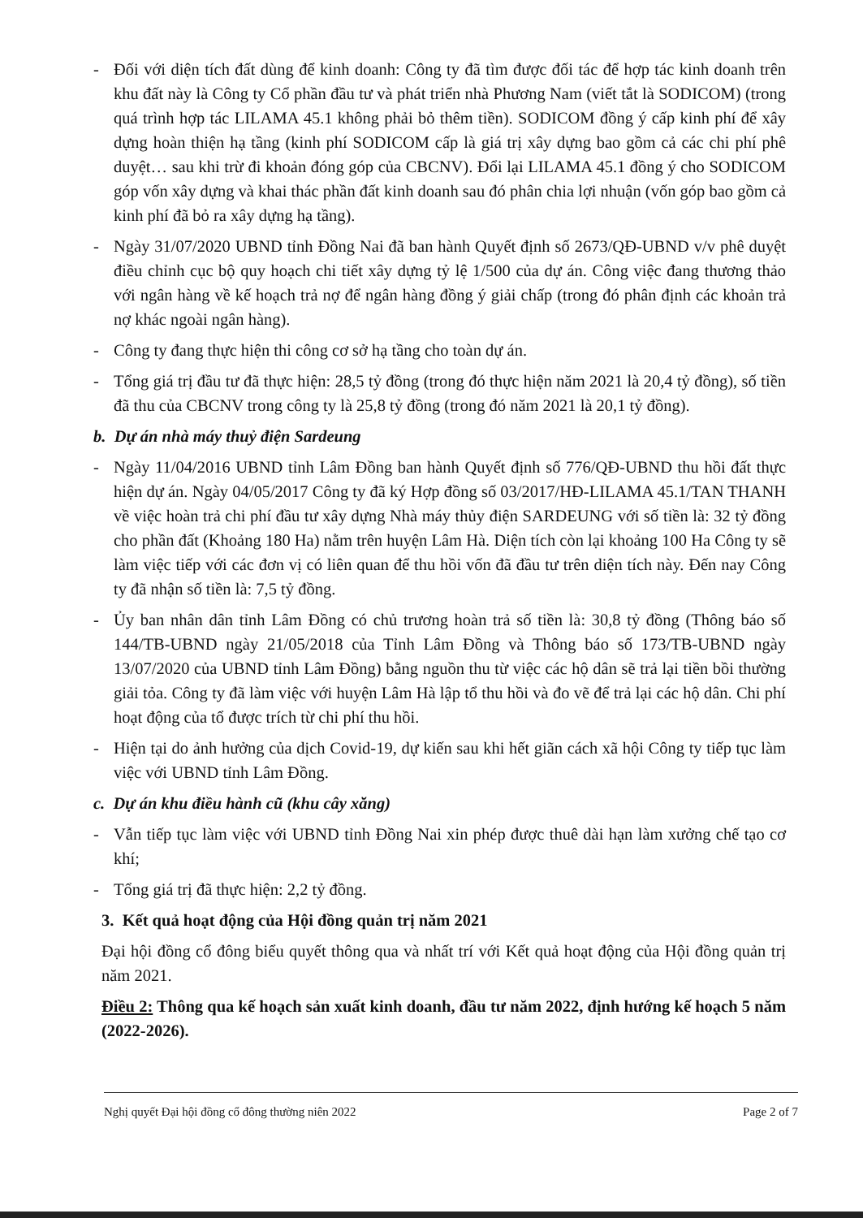- Đối với diện tích đất dùng để kinh doanh: Công ty đã tìm được đối tác để hợp tác kinh doanh trên khu đất này là Công ty Cổ phần đầu tư và phát triển nhà Phương Nam (viết tắt là SODICOM) (trong quá trình hợp tác LILAMA 45.1 không phải bỏ thêm tiền). SODICOM đồng ý cấp kinh phí để xây dựng hoàn thiện hạ tầng (kinh phí SODICOM cấp là giá trị xây dựng bao gồm cả các chi phí phê duyệt… sau khi trừ đi khoản đóng góp của CBCNV). Đổi lại LILAMA 45.1 đồng ý cho SODICOM góp vốn xây dựng và khai thác phần đất kinh doanh sau đó phân chia lợi nhuận (vốn góp bao gồm cả kinh phí đã bỏ ra xây dựng hạ tầng).
- Ngày 31/07/2020 UBND tỉnh Đồng Nai đã ban hành Quyết định số 2673/QĐ-UBND v/v phê duyệt điều chỉnh cục bộ quy hoạch chi tiết xây dựng tỷ lệ 1/500 của dự án. Công việc đang thương thảo với ngân hàng về kế hoạch trả nợ để ngân hàng đồng ý giải chấp (trong đó phân định các khoản trả nợ khác ngoài ngân hàng).
- Công ty đang thực hiện thi công cơ sở hạ tầng cho toàn dự án.
- Tổng giá trị đầu tư đã thực hiện: 28,5 tỷ đồng (trong đó thực hiện năm 2021 là 20,4 tỷ đồng), số tiền đã thu của CBCNV trong công ty là 25,8 tỷ đồng (trong đó năm 2021 là 20,1 tỷ đồng).
b. Dự án nhà máy thuỷ điện Sardeung
- Ngày 11/04/2016 UBND tỉnh Lâm Đồng ban hành Quyết định số 776/QĐ-UBND thu hồi đất thực hiện dự án. Ngày 04/05/2017 Công ty đã ký Hợp đồng số 03/2017/HĐ-LILAMA 45.1/TAN THANH về việc hoàn trả chi phí đầu tư xây dựng Nhà máy thủy điện SARDEUNG với số tiền là: 32 tỷ đồng cho phần đất (Khoảng 180 Ha) nằm trên huyện Lâm Hà. Diện tích còn lại khoảng 100 Ha Công ty sẽ làm việc tiếp với các đơn vị có liên quan để thu hồi vốn đã đầu tư trên diện tích này. Đến nay Công ty đã nhận số tiền là: 7,5 tỷ đồng.
- Ủy ban nhân dân tỉnh Lâm Đồng có chủ trương hoàn trả số tiền là: 30,8 tỷ đồng (Thông báo số 144/TB-UBND ngày 21/05/2018 của Tỉnh Lâm Đồng và Thông báo số 173/TB-UBND ngày 13/07/2020 của UBND tỉnh Lâm Đồng) bằng nguồn thu từ việc các hộ dân sẽ trả lại tiền bồi thường giải tỏa. Công ty đã làm việc với huyện Lâm Hà lập tổ thu hồi và đo vẽ để trả lại các hộ dân. Chi phí hoạt động của tổ được trích từ chi phí thu hồi.
- Hiện tại do ảnh hưởng của dịch Covid-19, dự kiến sau khi hết giãn cách xã hội Công ty tiếp tục làm việc với UBND tỉnh Lâm Đồng.
c. Dự án khu điều hành cũ (khu cây xăng)
- Vẫn tiếp tục làm việc với UBND tỉnh Đồng Nai xin phép được thuê dài hạn làm xưởng chế tạo cơ khí;
- Tổng giá trị đã thực hiện: 2,2 tỷ đồng.
3. Kết quả hoạt động của Hội đồng quản trị năm 2021
Đại hội đồng cổ đông biểu quyết thông qua và nhất trí với Kết quả hoạt động của Hội đồng quản trị năm 2021.
Điều 2: Thông qua kế hoạch sản xuất kinh doanh, đầu tư năm 2022, định hướng kế hoạch 5 năm (2022-2026).
Nghị quyết Đại hội đồng cổ đông thường niên 2022 Page 2 of 7